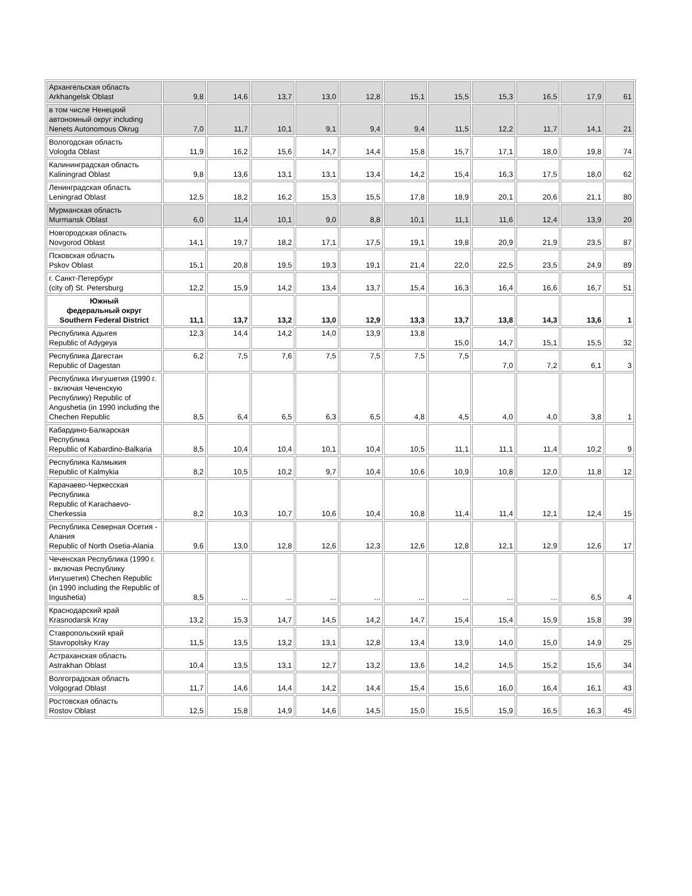| Архангельская область Arkhangelsk Oblast | 9,8 | 14,6 | 13,7 | 13,0 | 12,8 | 15,1 | 15,5 | 15,3 | 16,5 | 17,9 | 61 |
| в том числе Ненецкий автономный округ including Nenets Autonomous Okrug | 7,0 | 11,7 | 10,1 | 9,1 | 9,4 | 9,4 | 11,5 | 12,2 | 11,7 | 14,1 | 21 |
| Вологодская область Vologda Oblast | 11,9 | 16,2 | 15,6 | 14,7 | 14,4 | 15,8 | 15,7 | 17,1 | 18,0 | 19,8 | 74 |
| Калининградская область Kaliningrad Oblast | 9,8 | 13,6 | 13,1 | 13,1 | 13,4 | 14,2 | 15,4 | 16,3 | 17,5 | 18,0 | 62 |
| Ленинградская область Leningrad Oblast | 12,5 | 18,2 | 16,2 | 15,3 | 15,5 | 17,8 | 18,9 | 20,1 | 20,6 | 21,1 | 80 |
| Мурманская область Murmansk Oblast | 6,0 | 11,4 | 10,1 | 9,0 | 8,8 | 10,1 | 11,1 | 11,6 | 12,4 | 13,9 | 20 |
| Новгородская область Novgorod Oblast | 14,1 | 19,7 | 18,2 | 17,1 | 17,5 | 19,1 | 19,8 | 20,9 | 21,9 | 23,5 | 87 |
| Псковская область Pskov Oblast | 15,1 | 20,8 | 19,5 | 19,3 | 19,1 | 21,4 | 22,0 | 22,5 | 23,5 | 24,9 | 89 |
| г. Санкт-Петербург (city of) St. Petersburg | 12,2 | 15,9 | 14,2 | 13,4 | 13,7 | 15,4 | 16,3 | 16,4 | 16,6 | 16,7 | 51 |
| Южный федеральный округ Southern Federal District | 11,1 | 13,7 | 13,2 | 13,0 | 12,9 | 13,3 | 13,7 | 13,8 | 14,3 | 13,6 | 1 |
| Республика Адыгея Republic of Adygeya | 12,3 | 14,4 | 14,2 | 14,0 | 13,9 | 13,8 | 15,0 | 14,7 | 15,1 | 15,5 | 32 |
| Республика Дагестан Republic of Dagestan | 6,2 | 7,5 | 7,6 | 7,5 | 7,5 | 7,5 | 7,5 | 7,0 | 7,2 | 6,1 | 3 |
| Республика Ингушетия (1990 г. - включая Чеченскую Республику) Republic of Angushetia (in 1990 including the Chechen Republic | 8,5 | 6,4 | 6,5 | 6,3 | 6,5 | 4,8 | 4,5 | 4,0 | 4,0 | 3,8 | 1 |
| Кабардино-Балкарская Республика Republic of Kabardino-Balkaria | 8,5 | 10,4 | 10,4 | 10,1 | 10,4 | 10,5 | 11,1 | 11,1 | 11,4 | 10,2 | 9 |
| Республика Калмыкия Republic of Kalmykia | 8,2 | 10,5 | 10,2 | 9,7 | 10,4 | 10,6 | 10,9 | 10,8 | 12,0 | 11,8 | 12 |
| Карачаево-Черкесская Республика Republic of Karachaevo-Cherkessia | 8,2 | 10,3 | 10,7 | 10,6 | 10,4 | 10,8 | 11,4 | 11,4 | 12,1 | 12,4 | 15 |
| Республика Северная Осетия - Алания Republic of North Osetia-Alania | 9,6 | 13,0 | 12,8 | 12,6 | 12,3 | 12,6 | 12,8 | 12,1 | 12,9 | 12,6 | 17 |
| Чеченская Республика (1990 г. - включая Республику Ингушетия) Chechen Republic (in 1990 including the Republic of Ingushetia) | 8,5 | ... | ... | ... | ... | ... | ... | ... | ... | 6,5 | 4 |
| Краснодарский край Krasnodarsk Kray | 13,2 | 15,3 | 14,7 | 14,5 | 14,2 | 14,7 | 15,4 | 15,4 | 15,9 | 15,8 | 39 |
| Ставропольский край Stavropolsky Kray | 11,5 | 13,5 | 13,2 | 13,1 | 12,8 | 13,4 | 13,9 | 14,0 | 15,0 | 14,9 | 25 |
| Астраханская область Astrakhan Oblast | 10,4 | 13,5 | 13,1 | 12,7 | 13,2 | 13,6 | 14,2 | 14,5 | 15,2 | 15,6 | 34 |
| Волгоградская область Volgograd Oblast | 11,7 | 14,6 | 14,4 | 14,2 | 14,4 | 15,4 | 15,6 | 16,0 | 16,4 | 16,1 | 43 |
| Ростовская область Rostov Oblast | 12,5 | 15,8 | 14,9 | 14,6 | 14,5 | 15,0 | 15,5 | 15,9 | 16,5 | 16,3 | 45 |